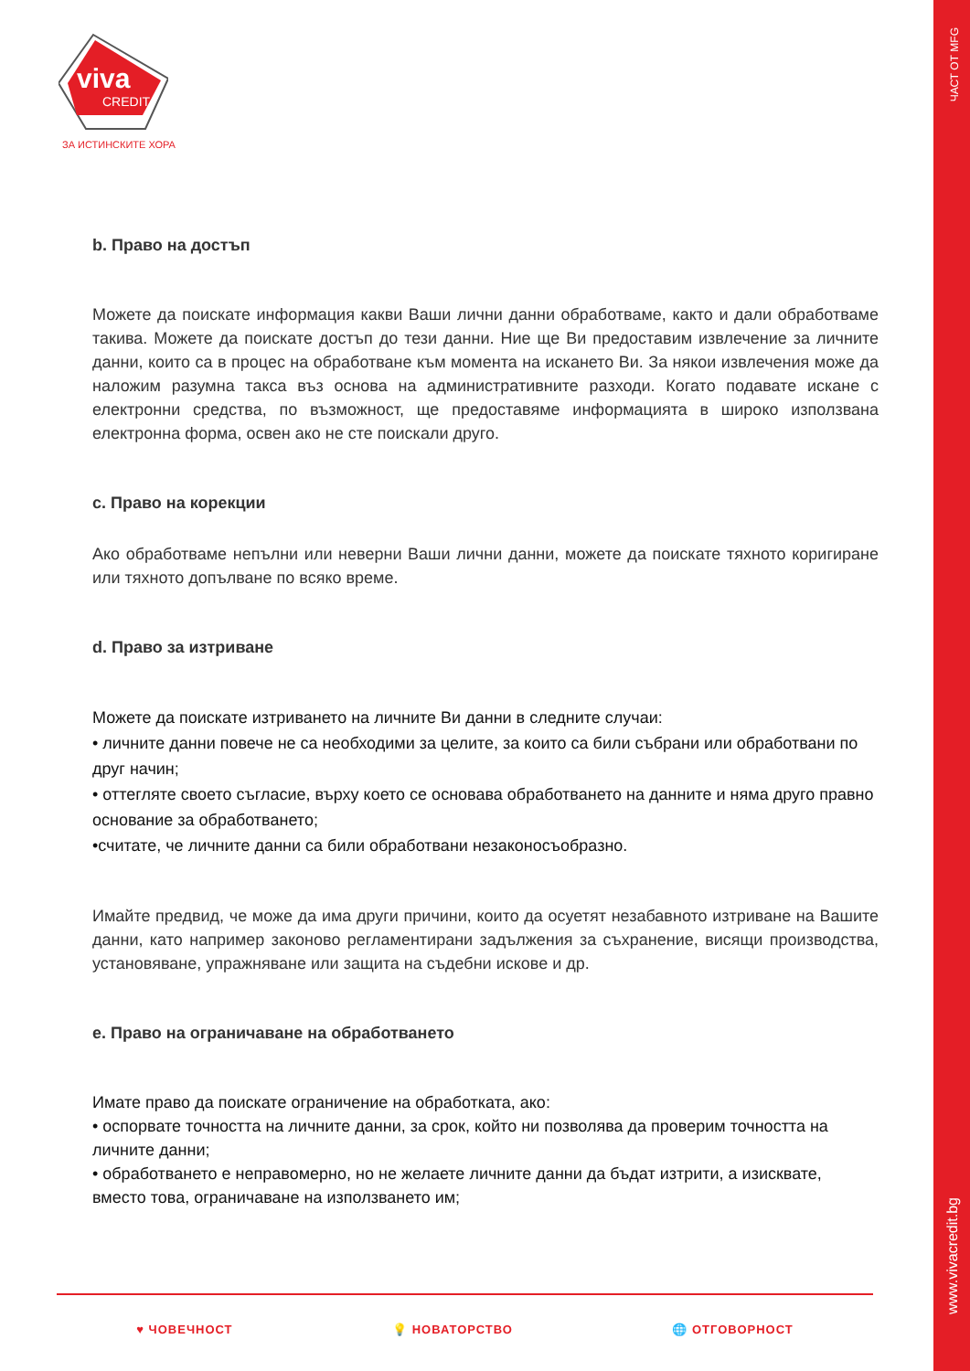ЧАСТ ОТ MFG
www.vivacredit.bg
viva
CREDIT
ЗА ИСТИНСКИТЕ ХОРА
b. Право на достъп
Можете да поискате информация какви Ваши лични данни обработваме, както и дали обработваме такива. Можете да поискате достъп до тези данни. Ние ще Ви предоставим извлечение за личните данни, които са в процес на обработване към момента на искането Ви. За някои извлечения може да наложим разумна такса въз основа на административните разходи. Когато подавате искане с електронни средства, по възможност, ще предоставяме информацията в широко използвана електронна форма, освен ако не сте поискали друго.
c. Право на корекции
Ако обработваме непълни или неверни Ваши лични данни, можете да поискате тяхното коригиране или тяхното допълване по всяко време.
d. Право за изтриване
Можете да поискате изтриването на личните Ви данни в следните случаи:
• личните данни повече не са необходими за целите, за които са били събрани или обработвани по друг начин;
• оттегляте своето съгласие, върху което се основава обработването на данните и няма друго правно основание за обработването;
•считате, че личните данни са били обработвани незаконосъобразно.
Имайте предвид, че може да има други причини, които да осуетят незабавното изтриване на Вашите данни, като например законово регламентирани задължения за съхранение, висящи производства, установяване, упражняване или защита на съдебни искове и др.
e. Право на ограничаване на обработването
Имате право да поискате ограничение на обработката, ако:
• оспорвате точността на личните данни, за срок, който ни позволява да проверим точността на личните данни;
• обработването е неправомерно, но не желаете личните данни да бъдат изтрити, а изисквате, вместо това, ограничаване на използването им;
♥ ЧОВЕЧНОСТ 💡 НОВАТОРСТВО 🌐 ОТГОВОРНОСТ